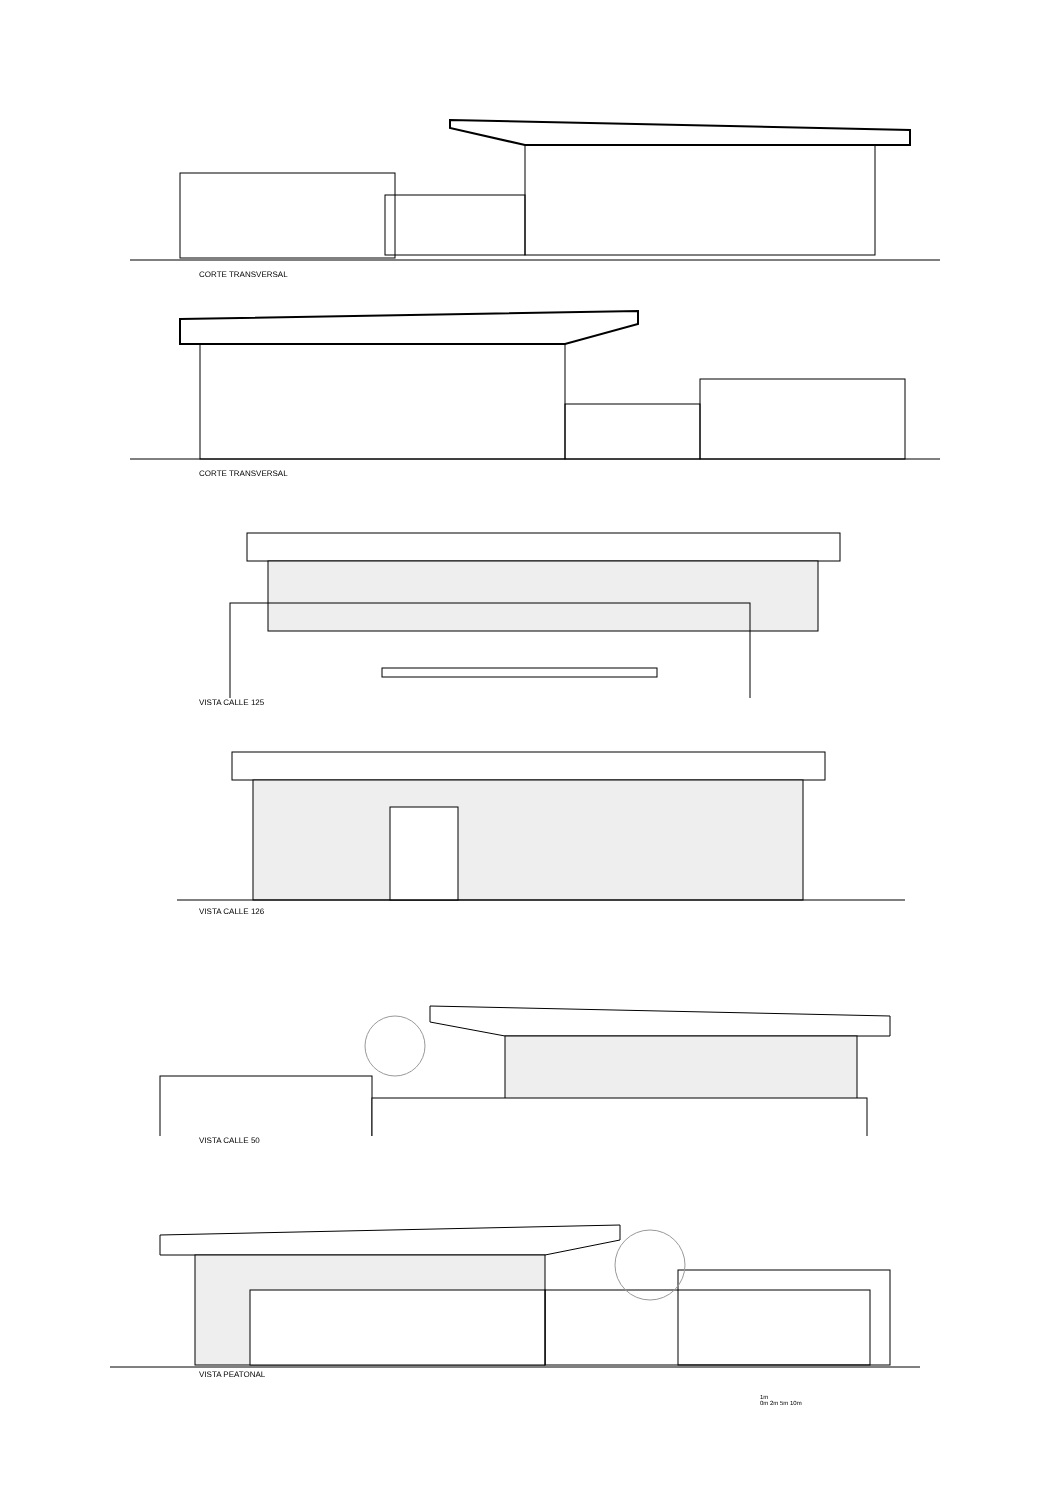CORTE TRANSVERSAL
CORTE TRANSVERSAL
VISTA CALLE 125
VISTA CALLE 126
VISTA CALLE 50
VISTA PEATONAL
1m
0m 2m 5m 10m